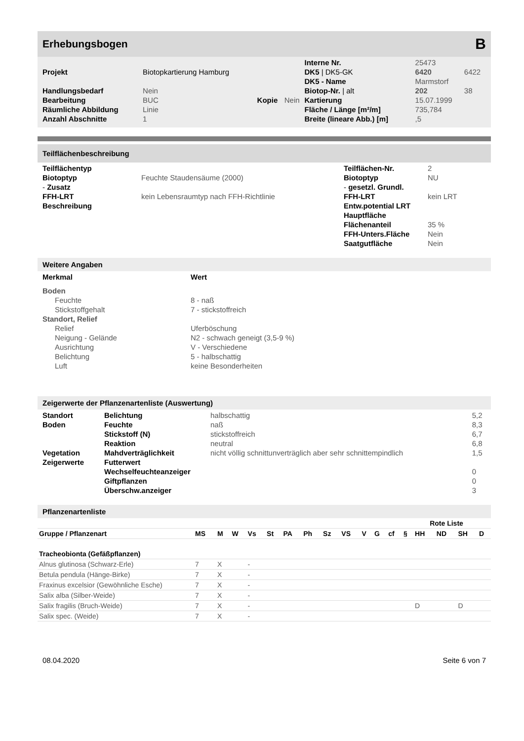Erhebungsbogen B
| | | | | Interne Nr. | 25473 | |
| Projekt | Biotopkartierung Hamburg | | | DK5 / DK5-GK | 6420 | 6422 |
| | | | | DK5 - Name | Marmstorf | |
| Handlungsbedarf | Nein | | | Biotop-Nr. / alt | 202 | 38 |
| Bearbeitung | BUC | Kopie | Nein | Kartierung | 15.07.1999 | |
| Räumliche Abbildung | Linie | | | Fläche / Länge [m²/m] | 735,784 | |
| Anzahl Abschnitte | 1 | | | Breite (lineare Abb.) [m] | ,5 | |
Teilflächenbeschreibung
| Teilflächentyp | | Teilflächen-Nr. | 2 |
| Biotoptyp | Feuchte Staudensäume (2000) | Biotoptyp | NU |
| - Zusatz | | - gesetzl. Grundl. | |
| FFH-LRT | kein Lebensraumtyp nach FFH-Richtlinie | FFH-LRT | kein LRT |
| Beschreibung | | Entw.potential LRT | |
| | | Hauptfläche | |
| | | Flächenanteil | 35 % |
| | | FFH-Unters.Fläche | Nein |
| | | Saatgutfläche | Nein |
Weitere Angaben
| Merkmal | Wert |
| --- | --- |
| Boden | |
| Feuchte | 8 - naß |
| Stickstoffgehalt | 7 - stickstoffreich |
| Standort, Relief | |
| Relief | Uferböschung |
| Neigung - Gelände | N2 - schwach geneigt (3,5-9 %) |
| Ausrichtung | V - Verschiedene |
| Belichtung | 5 - halbschattig |
| Luft | keine Besonderheiten |
Zeigerwerte der Pflanzenartenliste (Auswertung)
| Standort | Belichtung | halbschattig | 5,2 |
| Boden | Feuchte | naß | 8,3 |
| | Stickstoff (N) | stickstoffreich | 6,7 |
| | Reaktion | neutral | 6,8 |
| Vegetation | Mahdverträglichkeit | nicht völlig schnittunverträglich aber sehr schnittempindlich | 1,5 |
| Zeigerwerte | Futterwert | | |
| | Wechselfeuchteanzeiger | | 0 |
| | Giftpflanzen | | 0 |
| | Überschw.anzeiger | | 3 |
Pflanzenartenliste
| | | | | | | | | | | | | | Rote Liste | | | | |
| --- | --- | --- | --- | --- | --- | --- | --- | --- | --- | --- | --- | --- | --- | --- | --- | --- | --- |
| Gruppe / Pflanzenart | MS | M | W | Vs | St | PA | Ph | Sz | VS | V | G | cf | § | HH | ND | SH | D |
| Tracheobionta (Gefäßpflanzen) | | | | | | | | | | | | | | | | | |
| Alnus glutinosa (Schwarz-Erle) | 7 | X | | - | | | | | | | | | | | | | |
| Betula pendula (Hänge-Birke) | 7 | X | | - | | | | | | | | | | | | | |
| Fraxinus excelsior (Gewöhnliche Esche) | 7 | X | | - | | | | | | | | | | | | | |
| Salix alba (Silber-Weide) | 7 | X | | - | | | | | | | | | | | | | |
| Salix fragilis (Bruch-Weide) | 7 | X | | - | | | | | | | | | | D | | D | |
| Salix spec. (Weide) | 7 | X | | - | | | | | | | | | | | | | |
08.04.2020 Seite 6 von 7